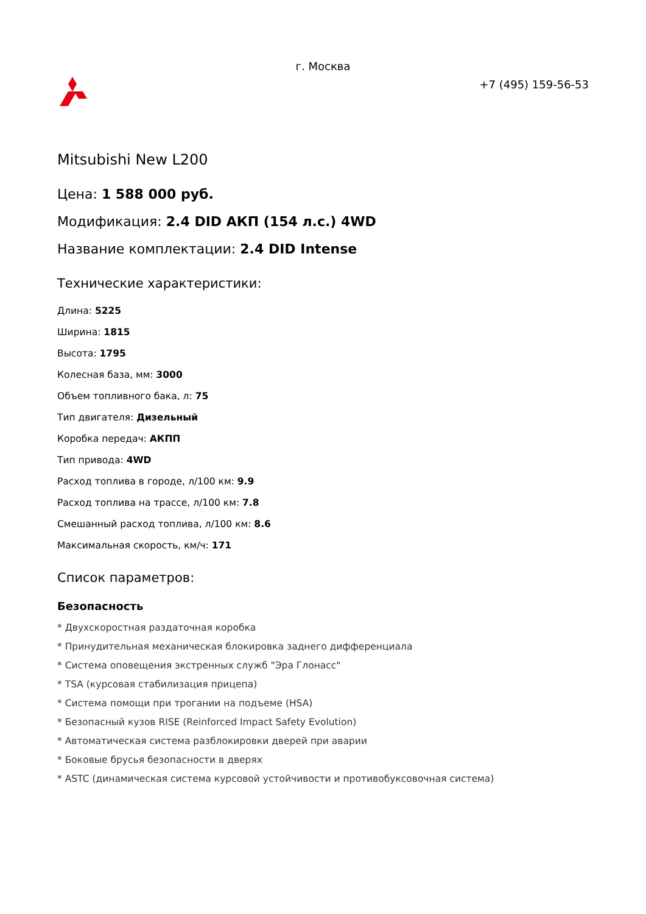г. Москва
+7 (495) 159-56-53
Mitsubishi New L200
Цена: 1 588 000 руб.
Модификация: 2.4 DID АКП (154 л.с.) 4WD
Название комплектации: 2.4 DID Intense
Технические характеристики:
Длина: 5225
Ширина: 1815
Высота: 1795
Колесная база, мм: 3000
Объем топливного бака, л: 75
Тип двигателя: Дизельный
Коробка передач: АКПП
Тип привода: 4WD
Расход топлива в городе, л/100 км: 9.9
Расход топлива на трассе, л/100 км: 7.8
Смешанный расход топлива, л/100 км: 8.6
Максимальная скорость, км/ч: 171
Список параметров:
Безопасность
* Двухскоростная раздаточная коробка
* Принудительная механическая блокировка заднего дифференциала
* Система оповещения экстренных служб "Эра Глонасс"
* TSA (курсовая стабилизация прицепа)
* Система помощи при трогании на подъеме (HSA)
* Безопасный кузов RISE (Reinforced Impact Safety Evolution)
* Автоматическая система разблокировки дверей при аварии
* Боковые брусья безопасности в дверях
* ASTC (динамическая система курсовой устойчивости и противобуксовочная система)